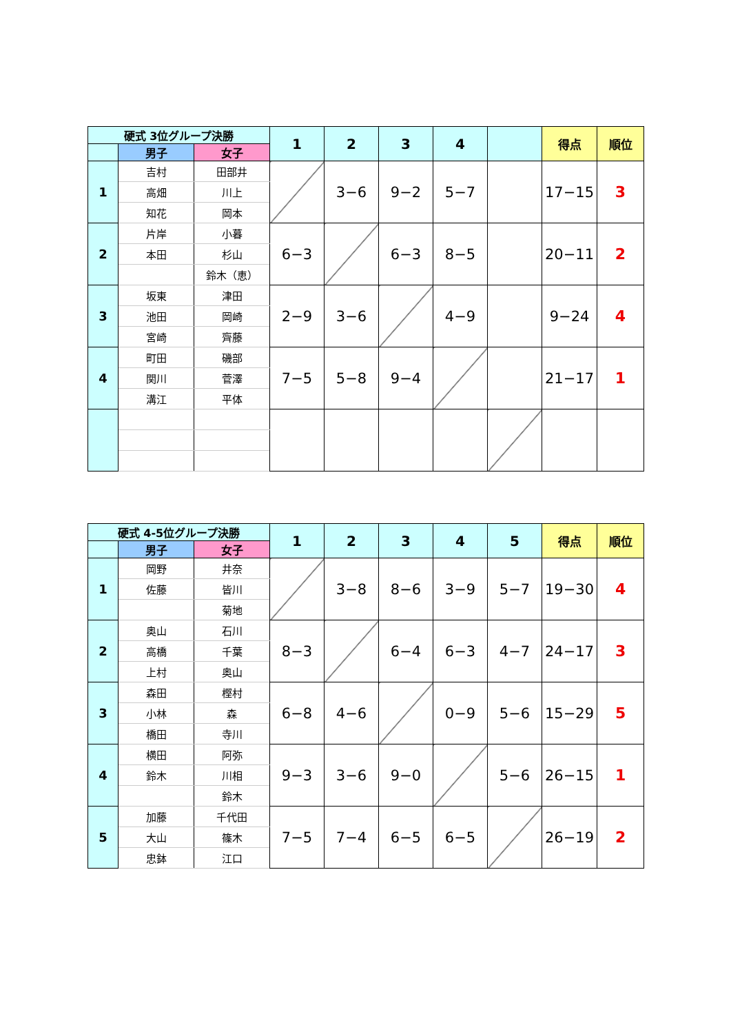| 硬式 3位グループ決勝 | | | 1 | 2 | 3 | 4 | | 得点 | 順位 |
| --- | --- | --- | --- | --- | --- | --- | --- | --- | --- |
| | 男子 | 女子 | | | | | | | |
| 1 | 吉村 | 田部井 | | 3−6 | 9−2 | 5−7 | | 17−15 | 3 |
| | 高畑 | 川上 | | | | | | | |
| | 知花 | 岡本 | | | | | | | |
| 2 | 片岸 | 小暮 | 6−3 | | 6−3 | 8−5 | | 20−11 | 2 |
| | 本田 | 杉山 | | | | | | | |
| | | 鈴木（恵） | | | | | | | |
| 3 | 坂東 | 津田 | 2−9 | 3−6 | | 4−9 | | 9−24 | 4 |
| | 池田 | 岡崎 | | | | | | | |
| | 宮崎 | 齊藤 | | | | | | | |
| 4 | 町田 | 磯部 | 7−5 | 5−8 | 9−4 | | | 21−17 | 1 |
| | 関川 | 菅澤 | | | | | | | |
| | 溝江 | 平体 | | | | | | | |
| 硬式 4-5位グループ決勝 | | | 1 | 2 | 3 | 4 | 5 | 得点 | 順位 |
| --- | --- | --- | --- | --- | --- | --- | --- | --- | --- |
| | 男子 | 女子 | | | | | | | |
| 1 | 岡野 | 井奈 | | 3−8 | 8−6 | 3−9 | 5−7 | 19−30 | 4 |
| | 佐藤 | 皆川 | | | | | | | |
| | | 菊地 | | | | | | | |
| 2 | 奥山 | 石川 | 8−3 | | 6−4 | 6−3 | 4−7 | 24−17 | 3 |
| | 高橋 | 千葉 | | | | | | | |
| | 上村 | 奥山 | | | | | | | |
| 3 | 森田 | 樫村 | 6−8 | 4−6 | | 0−9 | 5−6 | 15−29 | 5 |
| | 小林 | 森 | | | | | | | |
| | 橋田 | 寺川 | | | | | | | |
| 4 | 横田 | 阿弥 | 9−3 | 3−6 | 9−0 | | 5−6 | 26−15 | 1 |
| | 鈴木 | 川相 | | | | | | | |
| | | 鈴木 | | | | | | | |
| 5 | 加藤 | 千代田 | 7−5 | 7−4 | 6−5 | 6−5 | | 26−19 | 2 |
| | 大山 | 篠木 | | | | | | | |
| | 忠鉢 | 江口 | | | | | | | |